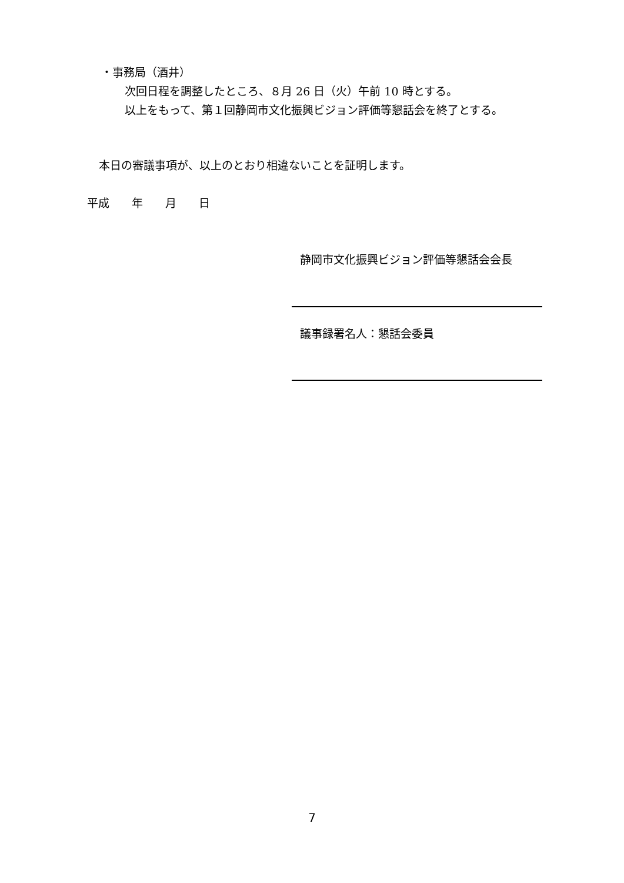・事務局（酒井）
次回日程を調整したところ、８月 26 日（火）午前 10 時とする。
以上をもって、第１回静岡市文化振興ビジョン評価等懇話会を終了とする。
本日の審議事項が、以上のとおり相違ないことを証明します。
平成  年  月  日
静岡市文化振興ビジョン評価等懇話会会長
議事録署名人：懇話会委員
7